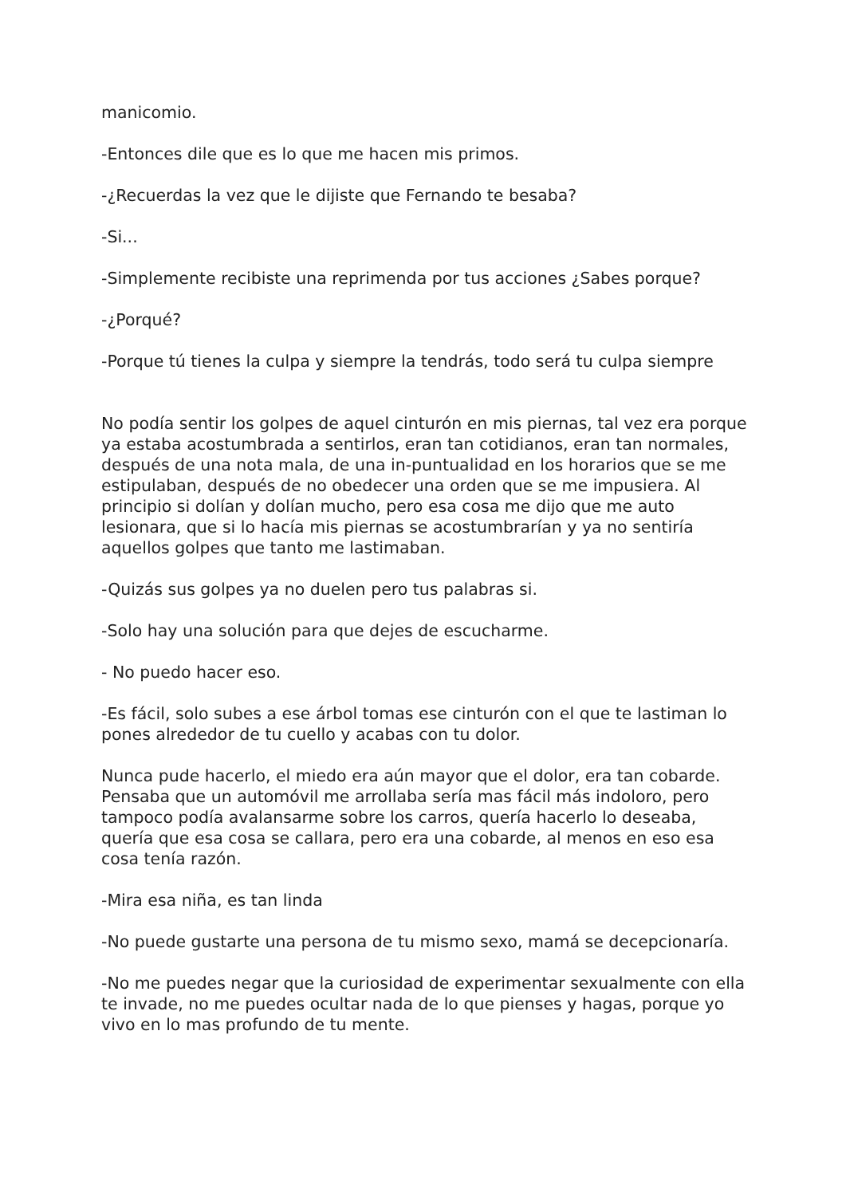manicomio.
-Entonces dile que es lo que me hacen mis primos.
-¿Recuerdas la vez que le dijiste que Fernando te besaba?
-Si...
-Simplemente recibiste una reprimenda por tus acciones ¿Sabes porque?
-¿Porqué?
-Porque tú tienes la culpa y siempre la tendrás, todo será tu culpa siempre
No podía sentir los golpes de aquel cinturón en mis piernas, tal vez era porque ya estaba acostumbrada a sentirlos, eran tan cotidianos, eran tan normales, después de una nota mala, de una in-puntualidad en los horarios que se me estipulaban, después de no obedecer una orden que se me impusiera. Al principio si dolían y dolían mucho, pero esa cosa me dijo que me auto lesionara, que si lo hacía mis piernas se acostumbrarían y ya no sentiría aquellos golpes que tanto me lastimaban.
-Quizás sus golpes ya no duelen pero tus palabras si.
-Solo hay una solución para que dejes de escucharme.
- No puedo hacer eso.
-Es fácil, solo subes a ese árbol tomas ese cinturón con el que te lastiman lo pones alrededor de tu cuello y acabas con tu dolor.
Nunca pude hacerlo, el miedo era aún mayor que el dolor, era tan cobarde. Pensaba que un automóvil me arrollaba sería mas fácil más indoloro, pero tampoco podía avalansarme sobre los carros, quería hacerlo lo deseaba, quería que esa cosa se callara, pero era una cobarde, al menos en eso esa cosa tenía razón.
-Mira esa niña, es tan linda
-No puede gustarte una persona de tu mismo sexo, mamá se decepcionaría.
-No me puedes negar que la curiosidad de experimentar sexualmente con ella te invade, no me puedes ocultar nada de lo que pienses y hagas, porque yo vivo en lo mas profundo de tu mente.